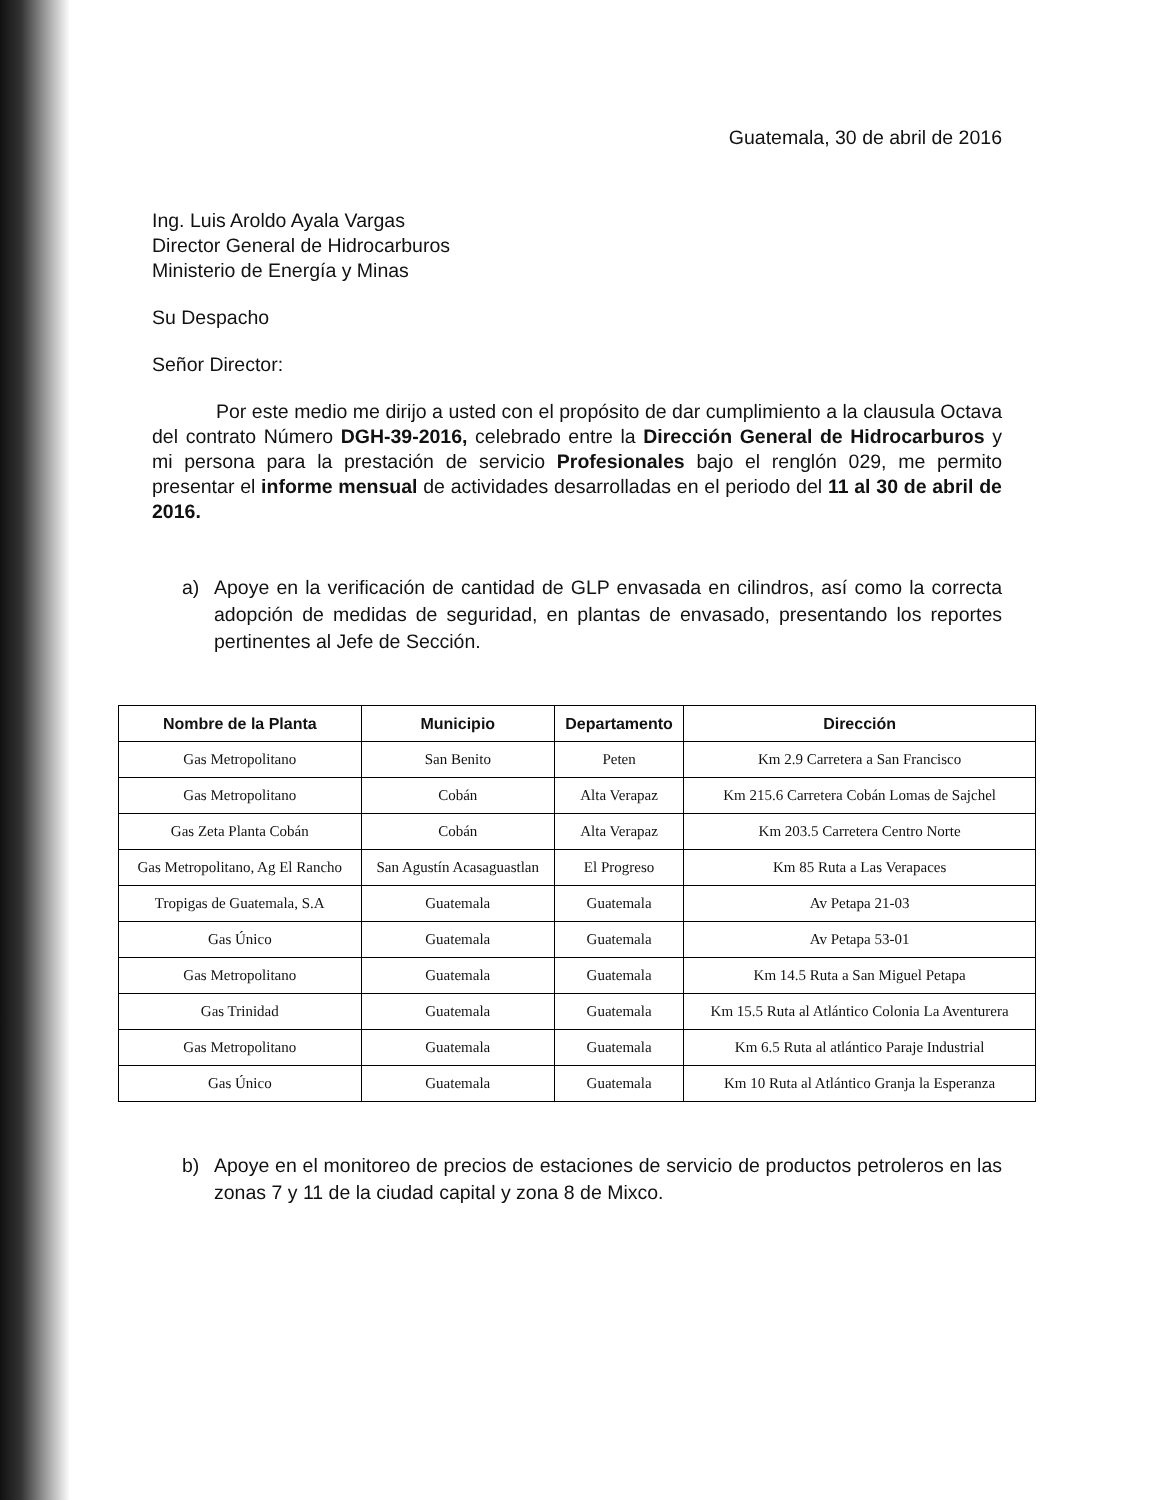Guatemala, 30 de abril de 2016
Ing. Luis Aroldo Ayala Vargas
Director General de Hidrocarburos
Ministerio de Energía y Minas
Su Despacho
Señor Director:
Por este medio me dirijo a usted con el propósito de dar cumplimiento a la clausula Octava del contrato Número DGH-39-2016, celebrado entre la Dirección General de Hidrocarburos y mi persona para la prestación de servicio Profesionales bajo el renglón 029, me permito presentar el informe mensual de actividades desarrolladas en el periodo del 11 al 30 de abril de 2016.
a) Apoye en la verificación de cantidad de GLP envasada en cilindros, así como la correcta adopción de medidas de seguridad, en plantas de envasado, presentando los reportes pertinentes al Jefe de Sección.
| Nombre de la Planta | Municipio | Departamento | Dirección |
| --- | --- | --- | --- |
| Gas Metropolitano | San Benito | Peten | Km 2.9 Carretera a San Francisco |
| Gas Metropolitano | Cobán | Alta Verapaz | Km 215.6 Carretera Cobán Lomas de Sajchel |
| Gas Zeta Planta Cobán | Cobán | Alta Verapaz | Km 203.5 Carretera Centro Norte |
| Gas Metropolitano, Ag El Rancho | San Agustín Acasaguastlan | El Progreso | Km 85 Ruta a Las Verapaces |
| Tropigas de Guatemala, S.A | Guatemala | Guatemala | Av Petapa 21-03 |
| Gas Único | Guatemala | Guatemala | Av Petapa 53-01 |
| Gas Metropolitano | Guatemala | Guatemala | Km 14.5 Ruta a San Miguel Petapa |
| Gas Trinidad | Guatemala | Guatemala | Km 15.5 Ruta al Atlántico Colonia La Aventurera |
| Gas Metropolitano | Guatemala | Guatemala | Km 6.5 Ruta al atlántico Paraje Industrial |
| Gas Único | Guatemala | Guatemala | Km 10 Ruta al Atlántico Granja la Esperanza |
b) Apoye en el monitoreo de precios de estaciones de servicio de productos petroleros en las zonas 7 y 11 de la ciudad capital y zona 8 de Mixco.